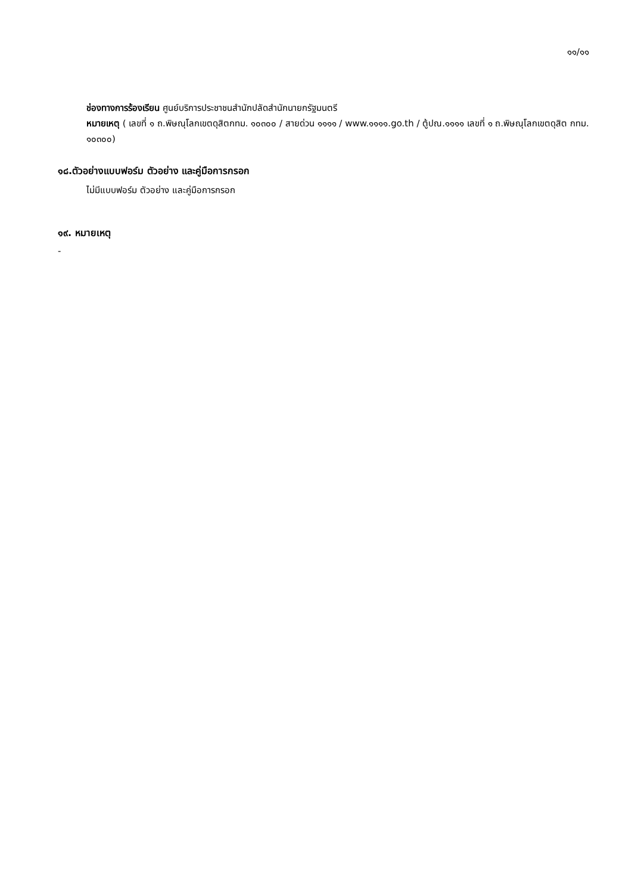๑๑/๑๑
ช่องทางการร้องเรียน ศูนย์บริการประชาชนสำนักปลัดสำนักนายกรัฐมนตรี
หมายเหตุ ( เลขที่ ๑ ถ.พิษณุโลกเขตดุสิตกทม. ๑๐๓๐๐ / สายด่วน ๑๑๑๑ / www.๑๑๑๑.go.th / ตู้ปณ.๑๑๑๑ เลขที่ ๑ ถ.พิษณุโลกเขตดุสิต กทม. ๑๐๓๐๐)
๑๘.ตัวอย่างแบบฟอร์ม ตัวอย่าง และคู่มือการกรอก
ไม่มีแบบฟอร์ม ตัวอย่าง และคู่มือการกรอก
๑๙. หมายเหตุ
-